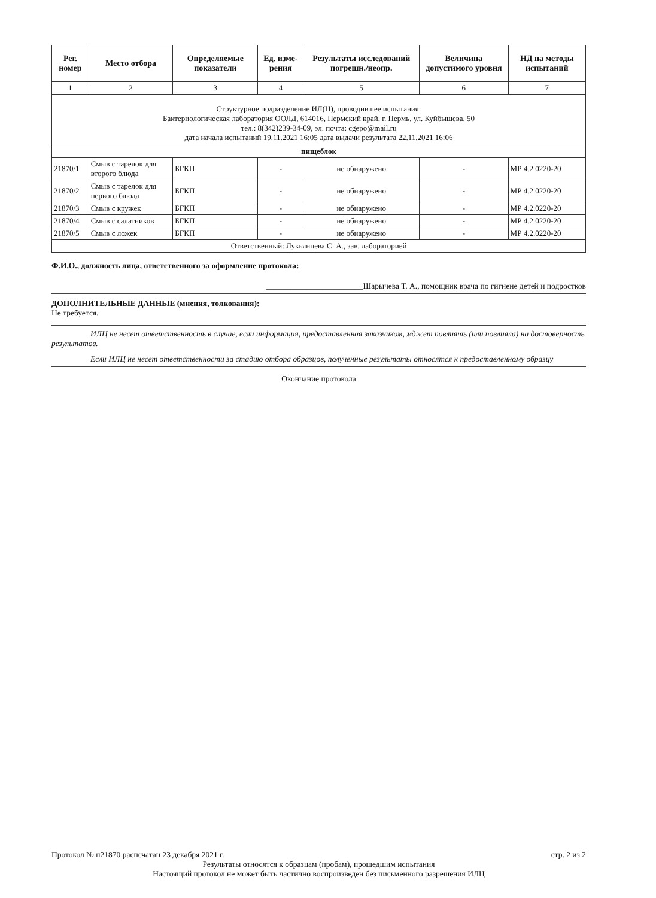| Рег. номер | Место отбора | Определяемые показатели | Ед. изме-рения | Результаты исследований погрешн./неопр. | Величина допустимого уровня | НД на методы испытаний |
| --- | --- | --- | --- | --- | --- | --- |
| 1 | 2 | 3 | 4 | 5 | 6 | 7 |
| Структурное подразделение ИЛ(Ц), проводившее испытания: Бактериологическая лаборатория ООЛД, 614016, Пермский край, г. Пермь, ул. Куйбышева, 50 тел.: 8(342)239-34-09, эл. почта: cgepo@mail.ru дата начала испытаний 19.11.2021 16:05 дата выдачи результата 22.11.2021 16:06 | | | | | | |
| пищеблок | | | | | | |
| 21870/1 | Смыв с тарелок для второго блюда | БГКП | - | не обнаружено | - | МР 4.2.0220-20 |
| 21870/2 | Смыв с тарелок для первого блюда | БГКП | - | не обнаружено | - | МР 4.2.0220-20 |
| 21870/3 | Смыв с кружек | БГКП | - | не обнаружено | - | МР 4.2.0220-20 |
| 21870/4 | Смыв с салатников | БГКП | - | не обнаружено | - | МР 4.2.0220-20 |
| 21870/5 | Смыв с ложек | БГКП | - | не обнаружено | - | МР 4.2.0220-20 |
| Ответственный: Лукьянцева С. А., зав. лабораторией | | | | | | |
Ф.И.О., должность лица, ответственного за оформление протокола:
________________________Шарычева Т. А., помощник врача по гигиене детей и подростков
ДОПОЛНИТЕЛЬНЫЕ ДАННЫЕ (мнения, толкования):
Не требуется.
ИЛЦ не несет ответственность в случае, если информация, предоставленная заказчиком, мджет повлиять (или повлияла) на достоверность результатов.
Если ИЛЦ не несет ответственности за стадию отбора образцов, полученные результаты относятся к предоставленному образцу
Окончание протокола
Протокол № п21870 распечатан 23 декабря 2021 г. стр. 2 из 2
Результаты относятся к образцам (пробам), прошедшим испытания
Настоящий протокол не может быть частично воспроизведен без письменного разрешения ИЛЦ